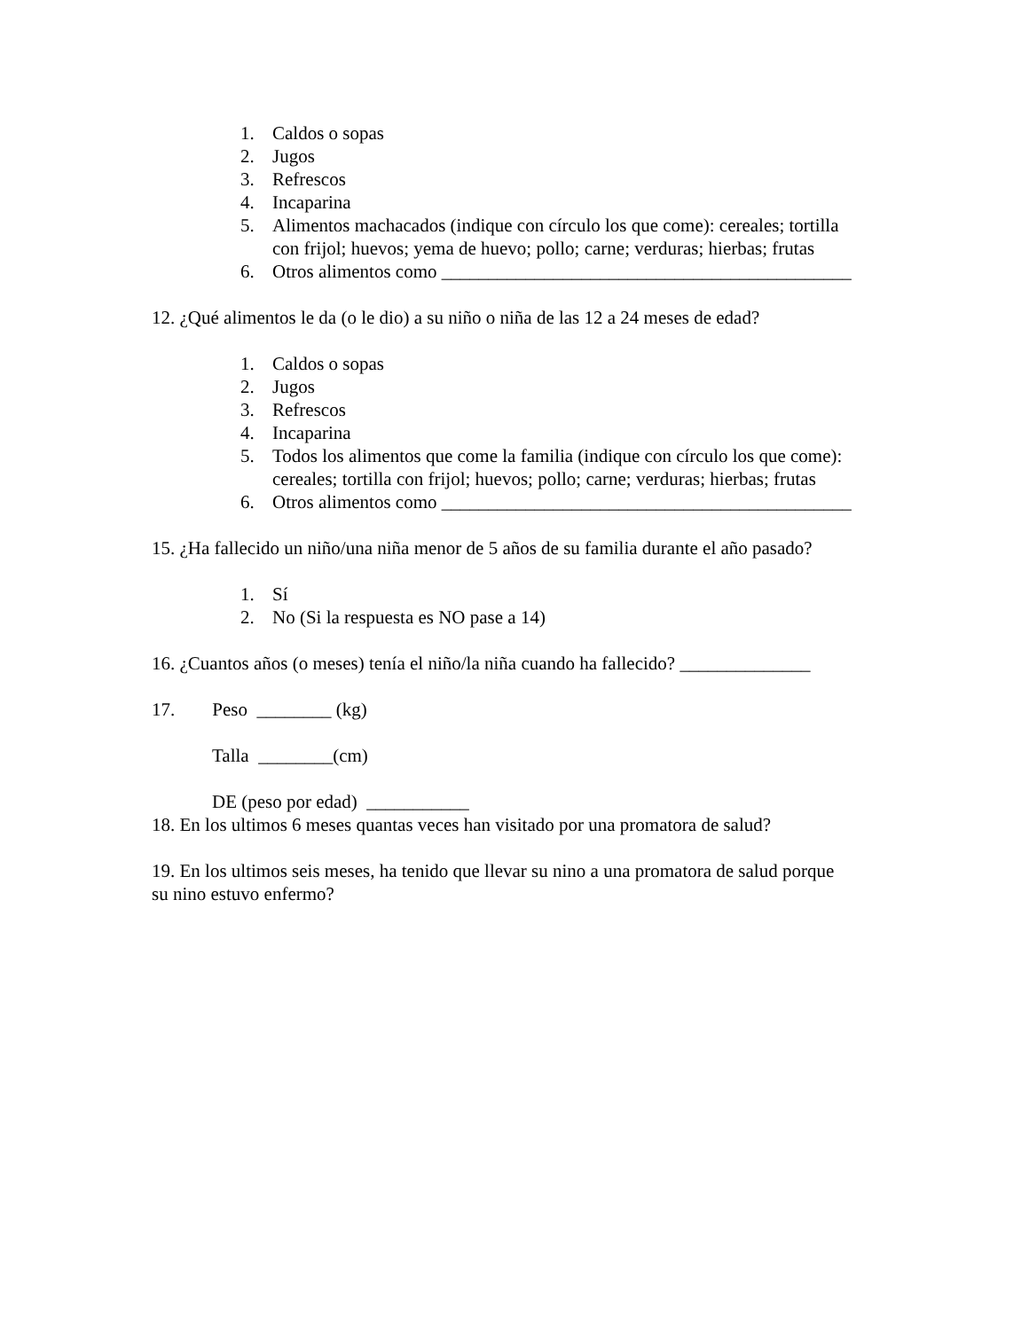1. Caldos o sopas
2. Jugos
3. Refrescos
4. Incaparina
5. Alimentos machacados (indique con círculo los que come): cereales; tortilla con frijol; huevos; yema de huevo; pollo; carne; verduras; hierbas; frutas
6. Otros alimentos como ____________________________________________
12. ¿Qué alimentos le da (o le dio) a su niño o niña de las 12 a 24 meses de edad?
1. Caldos o sopas
2. Jugos
3. Refrescos
4. Incaparina
5. Todos los alimentos que come la familia (indique con círculo los que come): cereales; tortilla con frijol; huevos; pollo; carne; verduras; hierbas; frutas
6. Otros alimentos como ____________________________________________
15. ¿Ha fallecido un niño/una niña menor de 5 años de su familia durante el año pasado?
1. Sí
2. No (Si la respuesta es NO pase a 14)
16. ¿Cuantos años (o meses) tenía el niño/la niña cuando ha fallecido? ______________
17. Peso ________ (kg)
Talla ________(cm)
DE (peso por edad) ___________
18. En los ultimos 6 meses quantas veces han visitado por una promatora de salud?
19. En los ultimos seis meses, ha tenido que llevar su nino a una promatora de salud porque su nino estuvo enfermo?